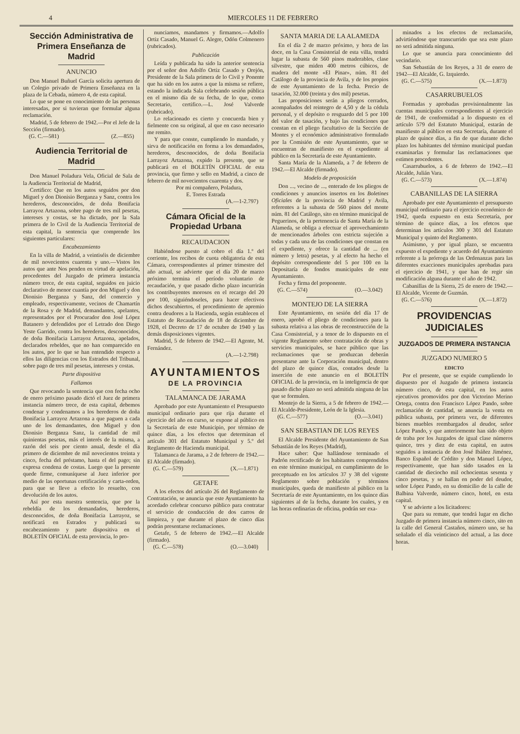4 MIERCOLES 11 DE FEBRERO
Sección Administrativa de Primera Enseñanza de Madrid
ANUNCIO
Don Manuel Buñuel García solicita apertura de un Colegio privado de Primera Enseñanza en la plaza de la Cebada, número 4, de esta capital.
Lo que se pone en conocimiento de las personas interesadas, por si tuvieran que formular alguna reclamación.
Madrid, 5 de febrero de 1942.—Por el Jefe de la Sección (firmado).
(G. C.—581) (Z.—855)
Audiencia Territorial de Madrid
Don Manuel Poladura Vela, Oficial de Sala de la Audiencia Territorial de Madrid,
Certifico: Que en los autos seguidos por don Miguel y don Dionisio Berganza y Sanz, contra los herederos, desconocidos, de doña Bonifacia Larrayoz Artazona, sobre pago de tres mil pesetas, intereses y costas, se ha dictado, por la Sala primera de lo Civil de la Audiencia Territorial de esta capital, la sentencia que comprende los siguientes particulares:
Encabezamiento
En la villa de Madrid, a veintiséis de diciembre de mil novecientos cuarenta y uno.—Vistos los autos que ante Nos penden en virtud de apelación, procedentes del Juzgado de primera instancia número trece, de esta capital, seguidos en juicio declarativo de menor cuantía por don Miguel y don Dionisio Berganza y Sanz, del comercio y empleado, respectivamente, vecinos de Chamartín de la Rosa y de Madrid, demandantes, apelantes, representados por el Procurador don José López Batanero y defendidos por el Letrado don Diego Yeste Garrido, contra los herederos, desconocidos, de doña Bonifacia Larrayoz Artazona, apelados, declarados rebeldes, que no han comparecido en los autos, por lo que se han entendido respecto a ellos las diligencias con los Estrados del Tribunal, sobre pago de tres mil pesetas, intereses y costas.
Parte dispositiva
Fallamos
Que revocando la sentencia que con fecha ocho de enero próximo pasado dictó el Juez de primera instancia número trece, de esta capital, debemos condenar y condenamos a los herederos de doña Bonifacia Larrayoz Artazona a que paguen a cada uno de los demandantes, don Miguel y don Dionisio Berganza Sanz, la cantidad de mil quinientas pesetas, más el interés de la misma, a razón del seis por ciento anual, desde el día primero de diciembre de mil novecientos treinta y cinco, fecha del préstamo, hasta el del pago; sin expresa condena de costas. Luego que la presente quede firme, comuníquese al Juez inferior por medio de las oportunas certificación y carta-orden, para que se lleve a efecto lo resuelto, con devolución de los autos.
Así por esta nuestra sentencia, que por la rebeldía de los demandados, herederos, desconocidos, de doña Bonifacia Larrayoz, se notificará en Estrados y publicará su encabezamiento y parte dispositiva en el BOLETÍN OFICIAL de esta provincia, lo pro-
nunciamos, mandamos y firmamos.—Adolfo Ortiz Casado, Manuel G. Alegre, Odón Colmenero (rubricados).
Publicación
Leída y publicada ha sido la anterior sentencia por el señor don Adolfo Ortiz Casado y Orejón, Presidente de la Sala primera de lo Civil y Ponente que ha sido en los autos a que la misma se refiere, estando la indicada Sala celebrando sesión pública en el mismo día de su fecha, de lo que, como Secretario, certifico.—L. José Valverde (rubricado).
Lo relacionado es cierto y concuerda bien y fielmente con su original, al que en caso necesario me remito.
Y para que conste, cumpliendo lo mandado, y sirva de notificación en forma a los demandados, herederos, desconocidos, de doña Bonifacia Larrayoz Artazona, expido la presente, que se publicará en el BOLETÍN OFICIAL de esta provincia, que firmo y sello en Madrid, a cinco de febrero de mil novecientos cuarenta y dos.
Por mi compañero, Poladura,
E. Torres Estrada
(A.—1-2.797)
Cámara Oficial de la Propiedad Urbana
RECAUDACION
Habiéndose puesto al cobro el día 1.º del corriente, los recibos de cuota obligatoria de esta Cámara, correspondientes al primer trimestre del año actual, se advierte que el día 20 de marzo próximo termina el período voluntario de recaudación, y que pasado dicho plazo incurrirán los contribuyentes morosos en el recargo del 20 por 100, siguiéndoseles, para hacer efectivos dichos descubiertos, el procedimiento de apremio contra deudores a la Hacienda, según establecen el Estatuto de Recaudación de 18 de diciembre de 1928, el Decreto de 17 de octubre de 1940 y las demás disposiciones vigentes.
Madrid, 5 de febrero de 1942.—El Agente, M. Fernández.
(A.—1-2.798)
AYUNTAMIENTOS
DE LA PROVINCIA
TALAMANCA DE JARAMA
Aprobado por este Ayuntamiento el Presupuesto municipal ordinario para que rija durante el ejercicio del año en curso, se expone al público en la Secretaría de este Municipio, por término de quince días, a los efectos que determinan el artículo 301 del Estatuto Municipal y 5.º del Reglamento de Hacienda municipal.
Talamanca de Jarama, a 2 de febrero de 1942.—El Alcalde (firmado).
(G. C.—579) (X.—1.871)
GETAFE
A los efectos del artículo 26 del Reglamento de Contratación, se anuncia que este Ayuntamiento ha acordado celebrar concurso público para contratar el servicio de conducción de dos carros de limpieza, y que durante el plazo de cinco días podrán presentarse reclamaciones.
Getafe, 5 de febrero de 1942.—El Alcalde (firmado).
(G. C.—578) (O.—3.040)
SANTA MARIA DE LA ALAMEDA
En el día 2 de marzo próximo, y hora de las doce, en la Casa Consistorial de esta villa, tendrá lugar la subasta de 560 pinos maderables, clase silvestre, que miden 400 metros cúbicos, de madera del monte «El Pinar», núm. 81 del Catálogo de la provincia de Avila, y de los propios de este Ayuntamiento de la fecha. Precio de tasación, 32.000 (treinta y dos mil) pesetas.
Las proposiciones serán a pliegos cerrados, acompañados del reintegro de 4,50 y de la cédula personal, y el depósito o resguardo del 5 por 100 del valor de tasación, y bajo las condiciones que constan en el pliego facultativo de la Sección de Montes y el económico administrativo formulado por la Comisión de este Ayuntamiento, que se encuentran de manifiesto en el expediente al público en la Secretaría de este Ayuntamiento.
Santa María de la Alameda, a 7 de febrero de 1942.—El Alcalde (firmado).
Modelo de proposición
Don ..., vecino de ..., enterado de los pliegos de condiciones y anuncios insertos en los Boletines Oficiales de la provincia de Madrid y Avila, referentes a la subasta de 560 pinos del monte núm. 81 del Catálogo, sito en término municipal de Peguerinos, de la pertenencia de Santa María de la Alameda, se obliga a efectuar el aprovechamiento de mencionados árboles con estricta sujeción a todas y cada una de las condiciones que constan en el expediente, y ofrece la cantidad de ... (en número y letra) pesetas, y al efecto ha hecho el depósito correspondiente del 5 por 100 en la Depositaría de fondos municipales de este Ayuntamiento.
Fecha y firma del proponente.
(G. C.—574) (O.—3.042)
MONTEJO DE LA SIERRA
Este Ayuntamiento, en sesión del día 17 de enero, aprobó el pliego de condiciones para la subasta relativa a las obras de reconstrucción de la Casa Consistorial, y a tenor de lo dispuesto en el vigente Reglamento sobre contratación de obras y servicios municipales, se hace público que las reclamaciones que se produzcan deberán presentarse ante la Corporación municipal, dentro del plazo de quince días, contados desde la inserción de este anuncio en el BOLETÍN OFICIAL de la provincia, en la inteligencia de que pasado dicho plazo no será admitida ninguna de las que se formulen.
Montejo de la Sierra, a 5 de febrero de 1942.—El Alcalde-Presidente, León de la Iglesia.
(G. C.—577) (O.—3.041)
SAN SEBASTIAN DE LOS REYES
El Alcalde Presidente del Ayuntamiento de San Sebastián de los Reyes (Madrid),
Hace saber: Que hallándose terminado el Padrón rectificado de los habitantes comprendidos en este término municipal, en cumplimiento de lo preceptuado en los artículos 37 y 38 del vigente Reglamento sobre población y términos municipales, queda de manifiesto al público en la Secretaría de este Ayuntamiento, en los quince días siguientes al de la fecha, durante los cuales, y en las horas ordinarias de oficina, podrán ser exa-
minados a los efectos de reclamación, advirtiéndose que transcurrido que sea este plazo no será admitida ninguna.
Lo que se anuncia para conocimiento del vecindario.
San Sebastián de los Reyes, a 31 de enero de 1942—El Alcalde, G. Izquierdo.
(G. C.—575) (X.—1.873)
CASARRUBUELOS
Formadas y aprobadas provisionalmente las cuentas municipales correspondientes al ejercicio de 1941, de conformidad a lo dispuesto en el artículo 579 del Estatuto Municipal, estarán de manifiesto al público en esta Secretaría, durante el plazo de quince días, a fin de que durante dicho plazo los habitantes del término municipal puedan examinarlas y formular las reclamaciones que estimen procedentes.
Casarrubuelos, a 6 de febrero de 1942.—El Alcalde, Julián Vara.
(G. C.—573) (X.—1.874)
CABANILLAS DE LA SIERRA
Aprobado por este Ayuntamiento el presupuesto municipal ordinario para el ejercicio económico de 1942, queda expuesto en esta Secretaría, por término de quince días, a los efetcos que determinan los artículos 300 y 301 del Estatuto Municipal y quinto del Reglamento.
Asimismo, y por igual plazo, se encuentra expuesto el expediente y acuerdo del Ayuntamiento referente a la prórroga de las Ordenanzas para las diferentes exacciones municipales aprobadas para el ejercicio de 1941, y que han de regir sin modificación alguna durante el año de 1942.
Cabanillas de la Sierra, 25 de enero de 1942.—El Alcalde, Vicente de Guzmán.
(G. C.—576) (X.—1.872)
PROVIDENCIAS JUDICIALES
JUZGADOS DE PRIMERA INSTANCIA
JUZGADO NUMERO 5
EDICTO
Por el presente, que se expide cumpliendo lo dispuesto por el Juzgado de primera instancia número cinco, de esta capital, en los autos ejecutivos promovidos por don Victorino Merino Ortega, contra don Francisco López Pando, sobre reclamación de cantidad, se anuncia la venta en pública subasta, por primera vez, de diferentes bienes muebles reembargados al deudor, señor López Pando, y que anteriormente han sido objeto de traba por los Juzgados de igual clase números quince, tres y diez de esta capital, en autos seguidos a instancia de don José Ibáñez Jiménez, Banco Español de Crédito y don Manuel López, respectivamente, que han sido tasados en la cantidad de dieciocho mil ochocientas sesenta y cinco pesetas, y se hallan en poder del deudor, señor López Pando, en su domicilio de la calle de Balbina Valverde, número cinco, hotel, en esta capital.
Y se advierte a los licitadores:
Que para su remate, que tendrá lugar en dicho Juzgado de primera instancia número cinco, sito en la calle del General Castaños, número uno, se ha señalado el día veinticinco del actual, a las doce horas.